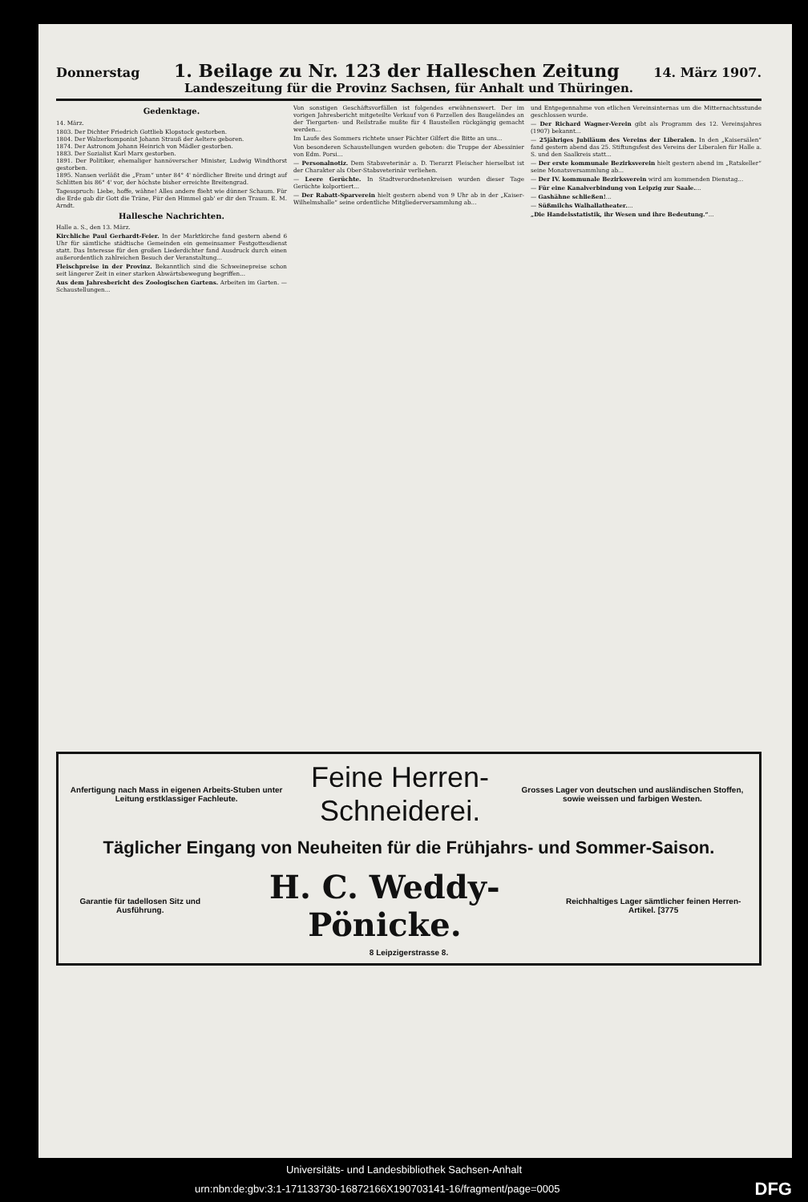Donnerstag 1. Beilage zu Nr. 123 der Halleschen Zeitung 14. März 1907.
Landeszeitung für die Provinz Sachsen, für Anhalt und Thüringen.
Gedenktage.
14. März.
1803. Der Dichter Friedrich Gottlieb Klopstock gestorben.
1804. Der Walzerkomponist Johann Strauß der Aeltere geboren.
1874. Der Astronom Johann Heinrich von Mädler gestorben.
1883. Der Sozialist Karl Marx gestorben.
1891. Der Politiker, ehemaliger hannöverscher Minister, Ludwig Windthorst gestorben.
1895. Nansen verläßt die „Fram“ unter 84° 4' nördlicher Breite und dringt auf Schlitten bis 86° 4' vor, der höchste bisher erreichte Breitengrad.
Tagesspruch: Liebe, hoffe, wähne! Alles andere flieht wie dünner Schaum. Für die Erde gab dir Gott die Träne, Für den Himmel gab' er dir den Traum. E. M. Arndt.
Hallesche Nachrichten.
Halle a. S., den 13. März.
Kirchliche Paul Gerhardt-Feier. In der Marktkirche fand gestern abend 6 Uhr für sämtliche städtische Gemeinden ein gemeinsamer Festgottesdienst statt. Das Interesse für den großen Liederdichter fand Ausdruck durch einen außerordentlich zahlreichen Besuch der Veranstaltung...
Fleischpreise in der Provinz. Bekanntlich sind die Schweinepreise schon seit längerer Zeit in einer starken Abwärtsbewegung begriffen...
Aus dem Jahresbericht des Zoologischen Gartens. Arbeiten im Garten. — Schaustellungen...
Von sonstigen Geschäftsvorfällen ist folgendes erwähnenswert. Der im vorigen Jahresbericht mitgeteilte Verkauf von 6 Parzellen des Baugeländes an der Tiergarten- und Reilstraße mußte für 4 Baustellen rückgängig gemacht werden...
Im Laufe des Sommers richtete unser Pächter Gilfert die Bitte an uns...
Von besonderen Schaustellungen wurden geboten: die Truppe der Abessinier von Edm. Porsi...
— Personalnotiz. Dem Stabsveterinär a. D. Tierarzt Fleischer hierselbst ist der Charakter als Ober-Stabsveterinär verliehen.
— Leere Gerüchte. In Stadtverordnetenkreisen wurden dieser Tage Gerüchte kolportiert...
— Der Rabatt-Sparverein hielt gestern abend von 9 Uhr ab in der „Kaiser-Wilhelmshalle“ seine ordentliche Mitgliederversammlung ab...
und Entgegennahme von etlichen Vereinsinternas um die Mitternachtsstunde geschlossen wurde.
— Der Richard Wagner-Verein gibt als Programm des 12. Vereinsjahres (1907) bekannt...
— 25jähriges Jubiläum des Vereins der Liberalen. In den „Kaisersälen“ fand gestern abend das 25. Stiftungsfest des Vereins der Liberalen für Halle a. S. und den Saalkreis statt...
— Der erste kommunale Bezirksverein hielt gestern abend im „Ratskeller“ seine Monatsversammlung ab...
— Der IV. kommunale Bezirksverein wird am kommenden Dienstag...
— Für eine Kanalverbindung von Leipzig zur Saale....
— Gashähne schließen!...
— Süßmilchs Walhallatheater....
„Die Handelsstatistik, ihr Wesen und ihre Bedeutung.“...
Anfertigung nach Mass in eigenen Arbeits-Stuben unter Leitung erstklassiger Fachleute. Feine Herren-Schneiderei. Grosses Lager von deutschen und ausländischen Stoffen, sowie weissen und farbigen Westen.
Täglicher Eingang von Neuheiten für die Frühjahrs- und Sommer-Saison.
Garantie für tadellosen Sitz und Ausführung. H. C. Weddy-Pönicke. Reichhaltiges Lager sämtlicher feinen Herren-Artikel. [3775
8 Leipzigerstrasse 8.
Universitäts- und Landesbibliothek Sachsen-Anhalt
urn:nbn:de:gbv:3:1-171133730-16872166X190703141-16/fragment/page=0005 DFG